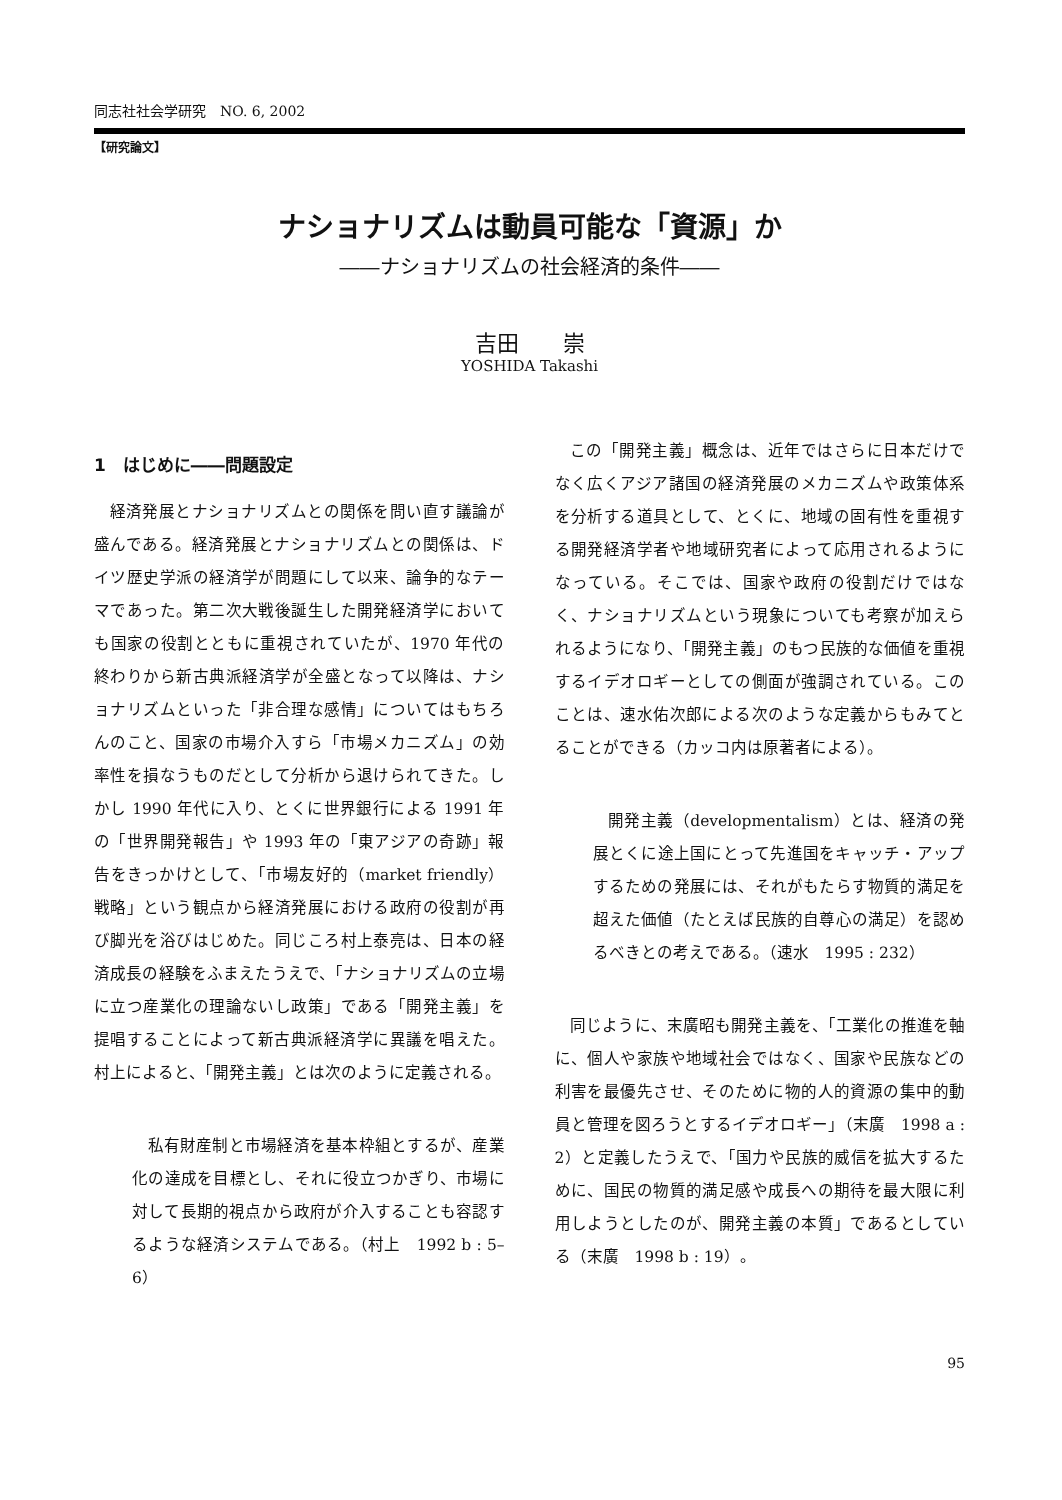同志社社会学研究　NO. 6, 2002
【研究論文】
ナショナリズムは動員可能な「資源」か
――ナショナリズムの社会経済的条件――
吉田　　崇
YOSHIDA Takashi
1　はじめに――問題設定
経済発展とナショナリズムとの関係を問い直す議論が盛んである。経済発展とナショナリズムとの関係は、ドイツ歴史学派の経済学が問題にして以来、論争的なテーマであった。第二次大戦後誕生した開発経済学においても国家の役割とともに重視されていたが、1970 年代の終わりから新古典派経済学が全盛となって以降は、ナショナリズムといった「非合理な感情」についてはもちろんのこと、国家の市場介入すら「市場メカニズム」の効率性を損なうものだとして分析から退けられてきた。しかし 1990 年代に入り、とくに世界銀行による 1991 年の「世界開発報告」や 1993 年の「東アジアの奇跡」報告をきっかけとして、「市場友好的（market friendly）戦略」という観点から経済発展における政府の役割が再び脚光を浴びはじめた。同じころ村上泰亮は、日本の経済成長の経験をふまえたうえで、「ナショナリズムの立場に立つ産業化の理論ないし政策」である「開発主義」を提唱することによって新古典派経済学に異議を唱えた。村上によると、「開発主義」とは次のように定義される。
私有財産制と市場経済を基本枠組とするが、産業化の達成を目標とし、それに役立つかぎり、市場に対して長期的視点から政府が介入することも容認するような経済システムである。（村上　1992 b : 5–6）
この「開発主義」概念は、近年ではさらに日本だけでなく広くアジア諸国の経済発展のメカニズムや政策体系を分析する道具として、とくに、地域の固有性を重視する開発経済学者や地域研究者によって応用されるようになっている。そこでは、国家や政府の役割だけではなく、ナショナリズムという現象についても考察が加えられるようになり、「開発主義」のもつ民族的な価値を重視するイデオロギーとしての側面が強調されている。このことは、速水佑次郎による次のような定義からもみてとることができる（カッコ内は原著者による）。
開発主義（developmentalism）とは、経済の発展とくに途上国にとって先進国をキャッチ・アップするための発展には、それがもたらす物質的満足を超えた価値（たとえば民族的自尊心の満足）を認めるべきとの考えである。（速水　1995 : 232）
同じように、末廣昭も開発主義を、「工業化の推進を軸に、個人や家族や地域社会ではなく、国家や民族などの利害を最優先させ、そのために物的人的資源の集中的動員と管理を図ろうとするイデオロギー」（末廣　1998 a : 2）と定義したうえで、「国力や民族的威信を拡大するために、国民の物質的満足感や成長への期待を最大限に利用しようとしたのが、開発主義の本質」であるとしている（末廣　1998 b : 19）。
95